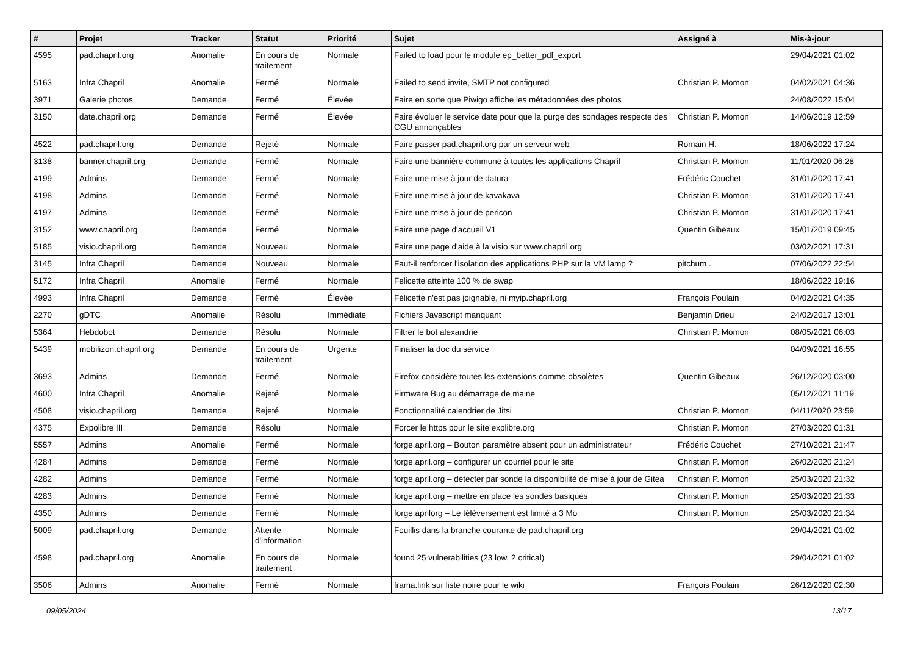| # | Projet | Tracker | Statut | Priorité | Sujet | Assigné à | Mis-à-jour |
| --- | --- | --- | --- | --- | --- | --- | --- |
| 4595 | pad.chapril.org | Anomalie | En cours de traitement | Normale | Failed to load pour le module ep_better_pdf_export | | 29/04/2021 01:02 |
| 5163 | Infra Chapril | Anomalie | Fermé | Normale | Failed to send invite, SMTP not configured | Christian P. Momon | 04/02/2021 04:36 |
| 3971 | Galerie photos | Demande | Fermé | Élevée | Faire en sorte que Piwigo affiche les métadonnées des photos | | 24/08/2022 15:04 |
| 3150 | date.chapril.org | Demande | Fermé | Élevée | Faire évoluer le service date pour que la purge des sondages respecte des CGU annonçables | Christian P. Momon | 14/06/2019 12:59 |
| 4522 | pad.chapril.org | Demande | Rejeté | Normale | Faire passer pad.chapril.org par un serveur web | Romain H. | 18/06/2022 17:24 |
| 3138 | banner.chapril.org | Demande | Fermé | Normale | Faire une bannière commune à toutes les applications Chapril | Christian P. Momon | 11/01/2020 06:28 |
| 4199 | Admins | Demande | Fermé | Normale | Faire une mise à jour de datura | Frédéric Couchet | 31/01/2020 17:41 |
| 4198 | Admins | Demande | Fermé | Normale | Faire une mise à jour de kavakava | Christian P. Momon | 31/01/2020 17:41 |
| 4197 | Admins | Demande | Fermé | Normale | Faire une mise à jour de pericon | Christian P. Momon | 31/01/2020 17:41 |
| 3152 | www.chapril.org | Demande | Fermé | Normale | Faire une page d'accueil V1 | Quentin Gibeaux | 15/01/2019 09:45 |
| 5185 | visio.chapril.org | Demande | Nouveau | Normale | Faire une page d'aide à la visio sur www.chapril.org | | 03/02/2021 17:31 |
| 3145 | Infra Chapril | Demande | Nouveau | Normale | Faut-il renforcer l'isolation des applications PHP sur la VM lamp ? | pitchum . | 07/06/2022 22:54 |
| 5172 | Infra Chapril | Anomalie | Fermé | Normale | Felicette atteinte 100 % de swap | | 18/06/2022 19:16 |
| 4993 | Infra Chapril | Demande | Fermé | Élevée | Félicette n'est pas joignable, ni myip.chapril.org | François Poulain | 04/02/2021 04:35 |
| 2270 | gDTC | Anomalie | Résolu | Immédiate | Fichiers Javascript manquant | Benjamin Drieu | 24/02/2017 13:01 |
| 5364 | Hebdobot | Demande | Résolu | Normale | Filtrer le bot alexandrie | Christian P. Momon | 08/05/2021 06:03 |
| 5439 | mobilizon.chapril.org | Demande | En cours de traitement | Urgente | Finaliser la doc du service | | 04/09/2021 16:55 |
| 3693 | Admins | Demande | Fermé | Normale | Firefox considère toutes les extensions comme obsolètes | Quentin Gibeaux | 26/12/2020 03:00 |
| 4600 | Infra Chapril | Anomalie | Rejeté | Normale | Firmware Bug au démarrage de maine | | 05/12/2021 11:19 |
| 4508 | visio.chapril.org | Demande | Rejeté | Normale | Fonctionnalité calendrier de Jitsi | Christian P. Momon | 04/11/2020 23:59 |
| 4375 | Expolibre III | Demande | Résolu | Normale | Forcer le https pour le site explibre.org | Christian P. Momon | 27/03/2020 01:31 |
| 5557 | Admins | Anomalie | Fermé | Normale | forge.april.org – Bouton paramètre absent pour un administrateur | Frédéric Couchet | 27/10/2021 21:47 |
| 4284 | Admins | Demande | Fermé | Normale | forge.april.org – configurer un courriel pour le site | Christian P. Momon | 26/02/2020 21:24 |
| 4282 | Admins | Demande | Fermé | Normale | forge.april.org – détecter par sonde la disponibilité de mise à jour de Gitea | Christian P. Momon | 25/03/2020 21:32 |
| 4283 | Admins | Demande | Fermé | Normale | forge.april.org – mettre en place les sondes basiques | Christian P. Momon | 25/03/2020 21:33 |
| 4350 | Admins | Demande | Fermé | Normale | forge.aprilorg – Le téléversement est limité à 3 Mo | Christian P. Momon | 25/03/2020 21:34 |
| 5009 | pad.chapril.org | Demande | Attente d'information | Normale | Fouillis dans la branche courante de pad.chapril.org | | 29/04/2021 01:02 |
| 4598 | pad.chapril.org | Anomalie | En cours de traitement | Normale | found 25 vulnerabilities (23 low, 2 critical) | | 29/04/2021 01:02 |
| 3506 | Admins | Anomalie | Fermé | Normale | frama.link sur liste noire pour le wiki | François Poulain | 26/12/2020 02:30 |
09/05/2024 13/17